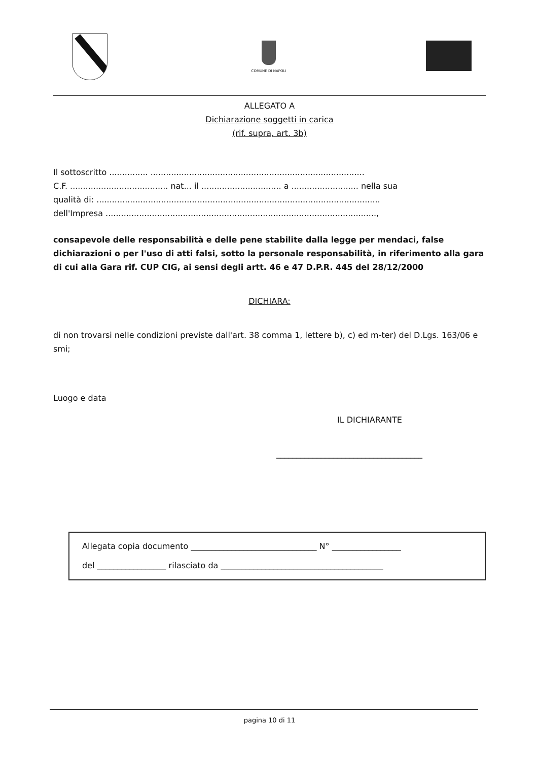COMUNE DI NAPOLI
ALLEGATO A
Dichiarazione soggetti in carica
(rif. supra, art. 3b)
Il sottoscritto ............... ...................................................................................
C.F. ...................................... nat... il ............................... a .......................... nella sua
qualità di: ..............................................................................................................
dell'Impresa .........................................................................................................,
consapevole delle responsabilità e delle pene stabilite dalla legge per mendaci, false dichiarazioni o per l'uso di atti falsi, sotto la personale responsabilità, in riferimento alla gara di cui alla Gara rif. CUP CIG, ai sensi degli artt. 46 e 47 D.P.R. 445 del 28/12/2000
DICHIARA:
di non trovarsi nelle condizioni previste dall'art. 38 comma 1, lettere b), c) ed m-ter) del D.Lgs. 163/06 e smi;
Luogo e data
IL DICHIARANTE
____________________________________
Allegata copia documento _______________________________ N° _________________
del _________________ rilasciato da ________________________________________
pagina 10 di 11